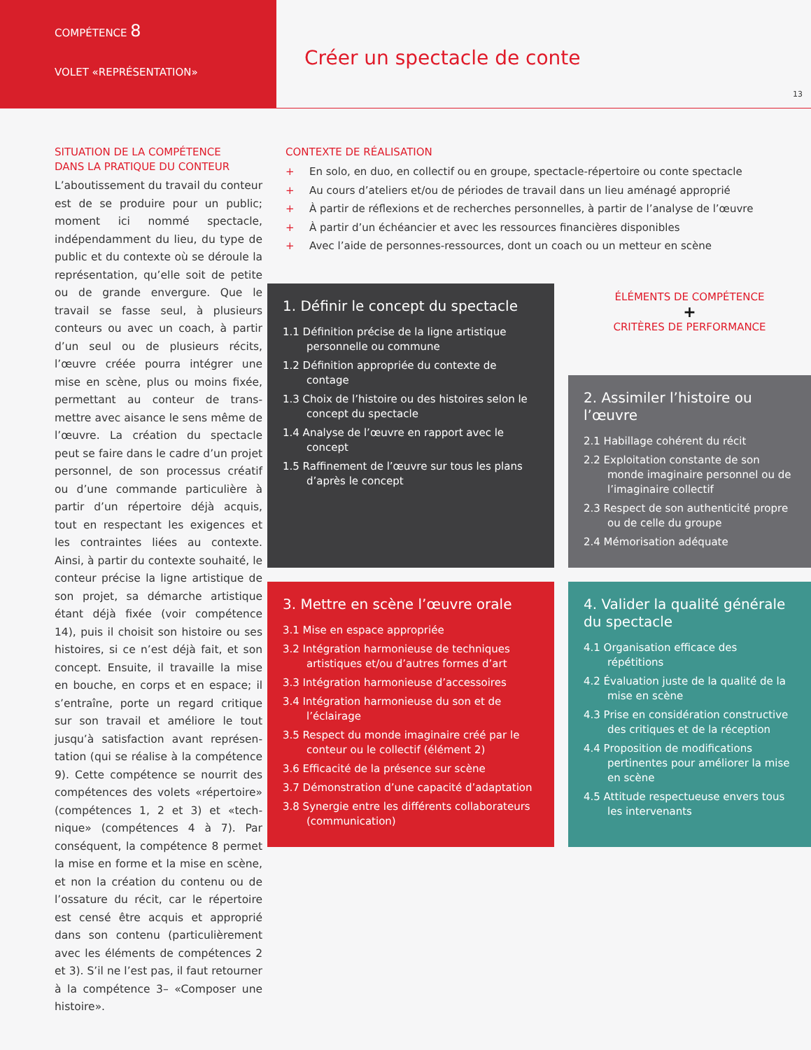COMPÉTENCE 8
VOLET «REPRÉSENTATION»
Créer un spectacle de conte
13
SITUATION DE LA COMPÉTENCE
DANS LA PRATIQUE DU CONTEUR
L’aboutissement du travail du conteur est de se produire pour un public; moment ici nommé spectacle, indépendamment du lieu, du type de public et du contexte où se déroule la représentation, qu’elle soit de petite ou de grande envergure. Que le travail se fasse seul, à plusieurs conteurs ou avec un coach, à partir d’un seul ou de plusieurs récits, l’œuvre créée pourra intégrer une mise en scène, plus ou moins fixée, permettant au conteur de trans-mettre avec aisance le sens même de l’œuvre. La création du spectacle peut se faire dans le cadre d’un projet personnel, de son processus créatif ou d’une commande particulière à partir d’un répertoire déjà acquis, tout en respectant les exigences et les contraintes liées au contexte. Ainsi, à partir du contexte souhaité, le conteur précise la ligne artistique de son projet, sa démarche artistique étant déjà fixée (voir compétence 14), puis il choisit son histoire ou ses histoires, si ce n’est déjà fait, et son concept. Ensuite, il travaille la mise en bouche, en corps et en espace; il s’entraîne, porte un regard critique sur son travail et améliore le tout jusqu’à satisfaction avant représen-tation (qui se réalise à la compétence 9). Cette compétence se nourrit des compétences des volets «répertoire» (compétences 1, 2 et 3) et «tech-nique» (compétences 4 à 7). Par conséquent, la compétence 8 permet la mise en forme et la mise en scène, et non la création du contenu ou de l’ossature du récit, car le répertoire est censé être acquis et approprié dans son contenu (particulièrement avec les éléments de compétences 2 et 3). S’il ne l’est pas, il faut retourner à la compétence 3– «Composer une histoire».
CONTEXTE DE RÉALISATION
+ En solo, en duo, en collectif ou en groupe, spectacle-répertoire ou conte spectacle
+ Au cours d’ateliers et/ou de périodes de travail dans un lieu aménagé approprié
+ À partir de réflexions et de recherches personnelles, à partir de l’analyse de l’œuvre
+ À partir d’un échéancier et avec les ressources financières disponibles
+ Avec l’aide de personnes-ressources, dont un coach ou un metteur en scène
1. Définir le concept du spectacle
1.1 Définition précise de la ligne artistique personnelle ou commune
1.2 Définition appropriée du contexte de contage
1.3 Choix de l’histoire ou des histoires selon le concept du spectacle
1.4 Analyse de l’œuvre en rapport avec le concept
1.5 Raffinement de l’œuvre sur tous les plans d’après le concept
ÉLÉMENTS DE COMPÉTENCE
+
CRITÈRES DE PERFORMANCE
2. Assimiler l’histoire ou l’œuvre
2.1 Habillage cohérent du récit
2.2 Exploitation constante de son monde imaginaire personnel ou de l’imaginaire collectif
2.3 Respect de son authenticité propre ou de celle du groupe
2.4 Mémorisation adéquate
3. Mettre en scène l’œuvre orale
3.1 Mise en espace appropriée
3.2 Intégration harmonieuse de techniques artistiques et/ou d’autres formes d’art
3.3 Intégration harmonieuse d’accessoires
3.4 Intégration harmonieuse du son et de l’éclairage
3.5 Respect du monde imaginaire créé par le conteur ou le collectif (élément 2)
3.6 Efficacité de la présence sur scène
3.7 Démonstration d’une capacité d’adaptation
3.8 Synergie entre les différents collaborateurs (communication)
4. Valider la qualité générale du spectacle
4.1 Organisation efficace des répétitions
4.2 Évaluation juste de la qualité de la mise en scène
4.3 Prise en considération constructive des critiques et de la réception
4.4 Proposition de modifications pertinentes pour améliorer la mise en scène
4.5 Attitude respectueuse envers tous les intervenants